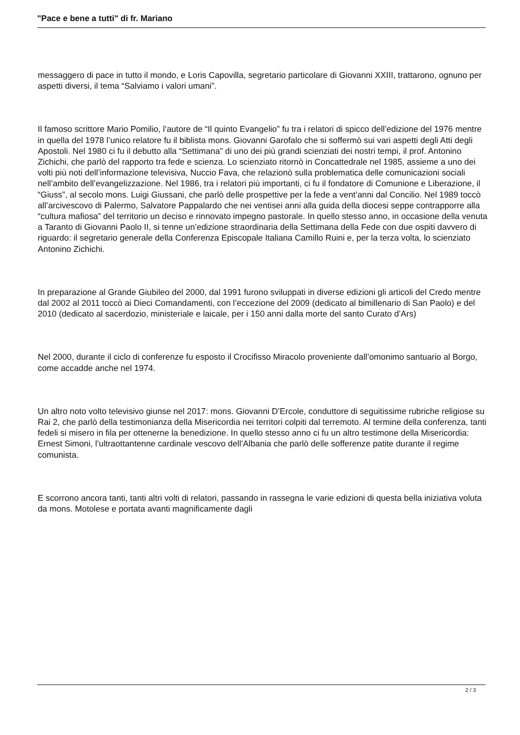"Pace e bene a tutti" di fr. Mariano
messaggero di pace in tutto il mondo, e Loris Capovilla, segretario particolare di Giovanni XXIII, trattarono, ognuno per aspetti diversi, il tema “Salviamo i valori umani”.
Il famoso scrittore Mario Pomilio, l’autore de “Il quinto Evangelio” fu tra i relatori di spicco dell’edizione del 1976 mentre in quella del 1978 l’unico relatore fu il biblista mons. Giovanni Garofalo che si soffermò sui vari aspetti degli Atti degli Apostoli. Nel 1980 ci fu il debutto alla “Settimana” di uno dei più grandi scienziati dei nostri tempi, il prof. Antonino Zichichi, che parlò del rapporto tra fede e scienza. Lo scienziato ritornò in Concattedrale nel 1985, assieme a uno dei volti più noti dell’informazione televisiva, Nuccio Fava, che relazionò sulla problematica delle comunicazioni sociali nell’ambito dell’evangelizzazione. Nel 1986, tra i relatori più importanti, ci fu il fondatore di Comunione e Liberazione, il “Giuss”, al secolo mons. Luigi Giussani, che parlò delle prospettive per la fede a vent’anni dal Concilio. Nel 1989 toccò all’arcivescovo di Palermo, Salvatore Pappalardo che nei ventisei anni alla guida della diocesi seppe contrapporre alla “cultura mafiosa” del territorio un deciso e rinnovato impegno pastorale. In quello stesso anno, in occasione della venuta a Taranto di Giovanni Paolo II, si tenne un’edizione straordinaria della Settimana della Fede con due ospiti davvero di riguardo: il segretario generale della Conferenza Episcopale Italiana Camillo Ruini e, per la terza volta, lo scienziato Antonino Zichichi.
In preparazione al Grande Giubileo del 2000, dal 1991 furono sviluppati in diverse edizioni gli articoli del Credo mentre dal 2002 al 2011 toccò ai Dieci Comandamenti, con l’eccezione del 2009 (dedicato al bimillenario di San Paolo) e del 2010 (dedicato al sacerdozio, ministeriale e laicale, per i 150 anni dalla morte del santo Curato d’Ars)
Nel 2000, durante il ciclo di conferenze fu esposto il Crocifisso Miracolo proveniente dall’omonimo santuario al Borgo, come accadde anche nel 1974.
Un altro noto volto televisivo giunse nel 2017: mons. Giovanni D’Ercole, conduttore di seguitissime rubriche religiose su Rai 2, che parlò della testimonianza della Misericordia nei territori colpiti dal terremoto. Al termine della conferenza, tanti fedeli si misero in fila per ottenerne la benedizione. In quello stesso anno ci fu un altro testimone della Misericordia: Ernest Simoni, l’ultraottantenne cardinale vescovo dell’Albania che parlò delle sofferenze patite durante il regime comunista.
E scorrono ancora tanti, tanti altri volti di relatori, passando in rassegna le varie edizioni di questa bella iniziativa voluta da mons. Motolese e portata avanti magnificamente dagli
2 / 3